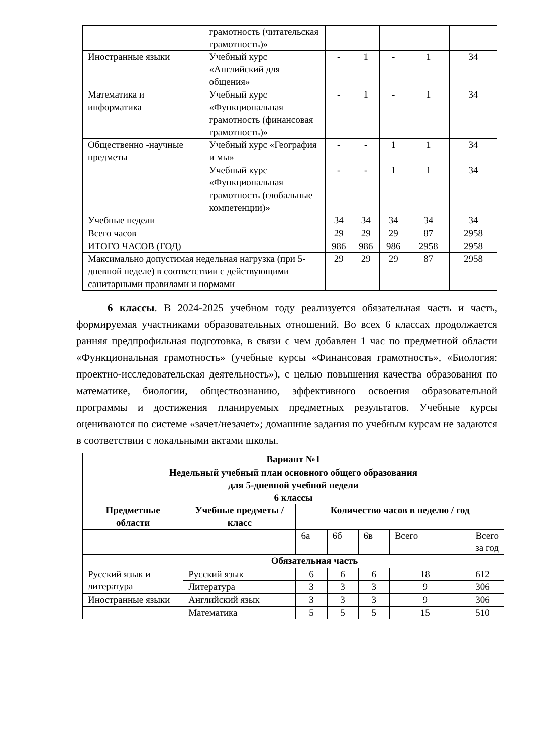| | грамотность (читательская грамотность)» | | | | | |
| Иностранные языки | Учебный курс «Английский для общения» | - | 1 | - | 1 | 34 |
| Математика и информатика | Учебный курс «Функциональная грамотность (финансовая грамотность)» | - | 1 | - | 1 | 34 |
| Общественно -научные предметы | Учебный курс «География и мы» | - | - | 1 | 1 | 34 |
| | Учебный курс «Функциональная грамотность (глобальные компетенции)» | - | - | 1 | 1 | 34 |
| Учебные недели | | 34 | 34 | 34 | 34 | 34 |
| Всего часов | | 29 | 29 | 29 | 87 | 2958 |
| ИТОГО ЧАСОВ (ГОД) | | 986 | 986 | 986 | 2958 | 2958 |
| Максимально допустимая недельная нагрузка (при 5-дневной неделе) в соответствии с действующими санитарными правилами и нормами | | 29 | 29 | 29 | 87 | 2958 |
6 классы. В 2024-2025 учебном году реализуется обязательная часть и часть, формируемая участниками образовательных отношений. Во всех 6 классах продолжается ранняя предпрофильная подготовка, в связи с чем добавлен 1 час по предметной области «Функциональная грамотность» (учебные курсы «Финансовая грамотность», «Биология: проектно-исследовательская деятельность»), с целью повышения качества образования по математике, биологии, обществознанию, эффективного освоения образовательной программы и достижения планируемых предметных результатов. Учебные курсы оцениваются по системе «зачет/незачет»; домашние задания по учебным курсам не задаются в соответствии с локальными актами школы.
| Вариант №1 | | | | | | | |
| --- | --- | --- | --- | --- | --- | --- | --- |
| Недельный учебный план основного общего образования для 5-дневной учебной недели 6 классы | | | | | | | |
| Предметные области | | Учебные предметы / класс | Количество часов в неделю / год | | | | |
| | | | 6а | 6б | 6в | Всего | Всего за год |
| | Обязательная часть | | | | | | |
| Русский язык и литература | | Русский язык | 6 | 6 | 6 | 18 | 612 |
| | | Литература | 3 | 3 | 3 | 9 | 306 |
| Иностранные языки | | Английский язык | 3 | 3 | 3 | 9 | 306 |
| | | Математика | 5 | 5 | 5 | 15 | 510 |